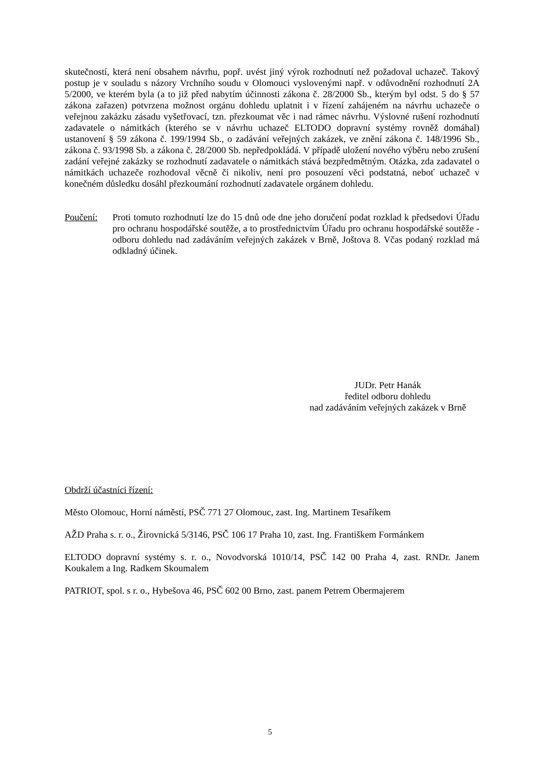skutečností, která není obsahem návrhu, popř. uvést jiný výrok rozhodnutí než požadoval uchazeč. Takový postup je v souladu s názory Vrchního soudu v Olomouci vyslovenými např. v odůvodnění rozhodnutí 2A 5/2000, ve kterém byla (a to již před nabytím účinnosti zákona č. 28/2000 Sb., kterým byl odst. 5 do § 57 zákona zařazen) potvrzena možnost orgánu dohledu uplatnit i v řízení zahájeném na návrhu uchazeče o veřejnou zakázku zásadu vyšetřovací, tzn. přezkoumat věc i nad rámec návrhu. Výslovné rušení rozhodnutí zadavatele o námitkách (kterého se v návrhu uchazeč ELTODO dopravní systémy rovněž domáhal) ustanovení § 59 zákona č. 199/1994 Sb., o zadávání veřejných zakázek, ve znění zákona č. 148/1996 Sb., zákona č. 93/1998 Sb. a zákona č. 28/2000 Sb. nepředpokládá. V případě uložení nového výběru nebo zrušení zadání veřejné zakázky se rozhodnutí zadavatele o námitkách stává bezpředmětným. Otázka, zda zadavatel o námitkách uchazeče rozhodoval věcně či nikoliv, není pro posouzení věci podstatná, neboť uchazeč v konečném důsledku dosáhl přezkoumání rozhodnutí zadavatele orgánem dohledu.
Poučení: Proti tomuto rozhodnutí lze do 15 dnů ode dne jeho doručení podat rozklad k předsedovi Úřadu pro ochranu hospodářské soutěže, a to prostřednictvím Úřadu pro ochranu hospodářské soutěže - odboru dohledu nad zadáváním veřejných zakázek v Brně, Joštova 8. Včas podaný rozklad má odkladný účinek.
JUDr. Petr Hanák
ředitel odboru dohledu
nad zadáváním veřejných zakázek v Brně
Obdrží účastníci řízení:
Město Olomouc, Horní náměstí, PSČ 771 27 Olomouc, zast. Ing. Martinem Tesaříkem
AŽD Praha s. r. o., Žirovnická 5/3146, PSČ 106 17 Praha 10, zast. Ing. Františkem Formánkem
ELTODO dopravní systémy s. r. o., Novodvorská 1010/14, PSČ 142 00 Praha 4, zast. RNDr. Janem Koukalem a Ing. Radkem Skoumalem
PATRIOT, spol. s r. o., Hybešova 46, PSČ 602 00 Brno, zast. panem Petrem Obermajerem
5